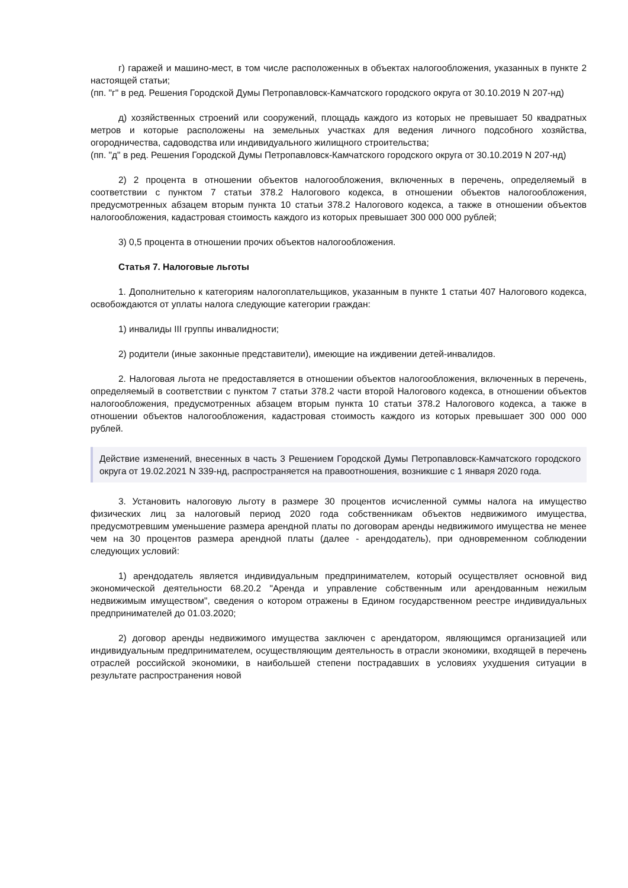г) гаражей и машино-мест, в том числе расположенных в объектах налогообложения, указанных в пункте 2 настоящей статьи;
(пп. "г" в ред. Решения Городской Думы Петропавловск-Камчатского городского округа от 30.10.2019 N 207-нд)
д) хозяйственных строений или сооружений, площадь каждого из которых не превышает 50 квадратных метров и которые расположены на земельных участках для ведения личного подсобного хозяйства, огородничества, садоводства или индивидуального жилищного строительства;
(пп. "д" в ред. Решения Городской Думы Петропавловск-Камчатского городского округа от 30.10.2019 N 207-нд)
2) 2 процента в отношении объектов налогообложения, включенных в перечень, определяемый в соответствии с пунктом 7 статьи 378.2 Налогового кодекса, в отношении объектов налогообложения, предусмотренных абзацем вторым пункта 10 статьи 378.2 Налогового кодекса, а также в отношении объектов налогообложения, кадастровая стоимость каждого из которых превышает 300 000 000 рублей;
3) 0,5 процента в отношении прочих объектов налогообложения.
Статья 7. Налоговые льготы
1. Дополнительно к категориям налогоплательщиков, указанным в пункте 1 статьи 407 Налогового кодекса, освобождаются от уплаты налога следующие категории граждан:
1) инвалиды III группы инвалидности;
2) родители (иные законные представители), имеющие на иждивении детей-инвалидов.
2. Налоговая льгота не предоставляется в отношении объектов налогообложения, включенных в перечень, определяемый в соответствии с пунктом 7 статьи 378.2 части второй Налогового кодекса, в отношении объектов налогообложения, предусмотренных абзацем вторым пункта 10 статьи 378.2 Налогового кодекса, а также в отношении объектов налогообложения, кадастровая стоимость каждого из которых превышает 300 000 000 рублей.
Действие изменений, внесенных в часть 3 Решением Городской Думы Петропавловск-Камчатского городского округа от 19.02.2021 N 339-нд, распространяется на правоотношения, возникшие с 1 января 2020 года.
3. Установить налоговую льготу в размере 30 процентов исчисленной суммы налога на имущество физических лиц за налоговый период 2020 года собственникам объектов недвижимого имущества, предусмотревшим уменьшение размера арендной платы по договорам аренды недвижимого имущества не менее чем на 30 процентов размера арендной платы (далее - арендодатель), при одновременном соблюдении следующих условий:
1) арендодатель является индивидуальным предпринимателем, который осуществляет основной вид экономической деятельности 68.20.2 "Аренда и управление собственным или арендованным нежилым недвижимым имуществом", сведения о котором отражены в Едином государственном реестре индивидуальных предпринимателей до 01.03.2020;
2) договор аренды недвижимого имущества заключен с арендатором, являющимся организацией или индивидуальным предпринимателем, осуществляющим деятельность в отрасли экономики, входящей в перечень отраслей российской экономики, в наибольшей степени пострадавших в условиях ухудшения ситуации в результате распространения новой